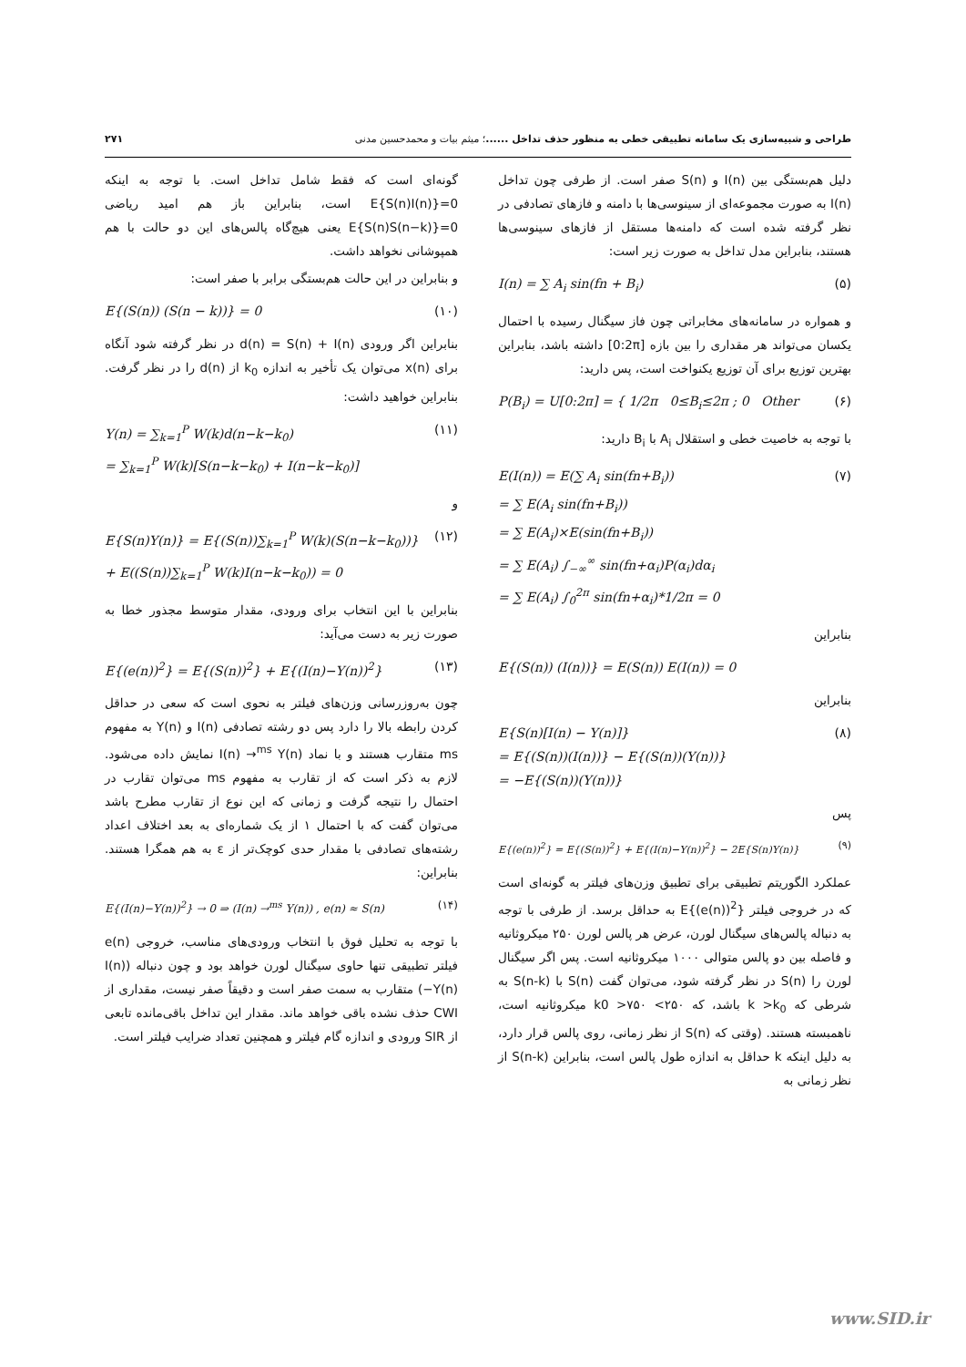طراحی و شبیه‌سازی یک سامانه تطبیقی خطی به منظور حذف تداخل ......؛ میثم بیات و محمدحسین مدنی ۲۷۱
دلیل هم‌بستگی بین I(n) و S(n) صفر است. از طرفی چون تداخل I(n) به صورت مجموعه‌ای از سینوسی‌ها با دامنه و فازهای تصادفی در نظر گرفته شده است که دامنه‌ها مستقل از فازهای سینوسی‌ها هستند، بنابراین مدل تداخل به صورت زیر است:
I(n) = ∑ A<sub>i</sub> sin(fn + B<sub>i</sub>) (۵)
و همواره در سامانه‌های مخابراتی چون فاز سیگنال رسیده با احتمال یکسان می‌تواند هر مقداری را بین بازه [0:2π] داشته باشد، بنابراین بهترین توزیع برای آن توزیع یکنواخت است، پس دارید:
P(B<sub>i</sub>) = U[0:2π] = { 1/2π 0≤B<sub>i</sub>≤2π ; 0 Other (۶)
با توجه به خاصیت خطی و استقلال A<sub>i</sub> با B<sub>i</sub> دارید:
E(I(n)) = E(∑ A<sub>i</sub> sin(fn+B<sub>i</sub>))
= ∑ E(A<sub>i</sub> sin(fn+B<sub>i</sub>))
= ∑ E(A<sub>i</sub>)×E(sin(fn+B<sub>i</sub>))
= ∑ E(A<sub>i</sub>) ∫<sub>−∞</sub><sup>∞</sup> sin(fn+α<sub>i</sub>)P(α<sub>i</sub>)dα<sub>i</sub>
= ∑ E(A<sub>i</sub>) ∫<sub>0</sub><sup>2π</sup> sin(fn+α<sub>i</sub>)*1/2π = 0 (۷)
بنابراین
E{(S(n)) (I(n))} = E(S(n)) E(I(n)) = 0
بنابراین
E{S(n)[I(n) − Y(n)]}
= E{(S(n))(I(n))} − E{(S(n))(Y(n))}
= −E{(S(n))(Y(n))} (۸)
پس
E{(e(n))<sup>2</sup>} = E{(S(n))<sup>2</sup>} + E{(I(n)−Y(n))<sup>2</sup>} − 2E{S(n)Y(n)} (۹)
عملکرد الگوریتم تطبیقی برای تطبیق وزن‌های فیلتر به گونه‌ای است که در خروجی فیلتر E{(e(n))<sup>2</sup>} به حداقل برسد. از طرفی با توجه به دنباله پالس‌های سیگنال لورن، عرض هر پالس لورن ۲۵۰ میکروثانیه و فاصله بین دو پالس متوالی ۱۰۰۰ میکروثانیه است. پس اگر سیگنال لورن را S(n) در نظر گرفته شود، می‌توان گفت S(n) با S(n-k) به شرطی که k >k<sub>0</sub> باشد، که ۲۵۰> k0 >۷۵۰ میکروثانیه است، ناهمبسته هستند. (وقتی که S(n) از نظر زمانی، روی پالس قرار دارد، به دلیل اینکه k حداقل به اندازه طول پالس است، بنابراین S(n-k) از نظر زمانی به
گونه‌ای است که فقط شامل تداخل است. با توجه به اینکه E{S(n)I(n)}=0 است، بنابراین باز هم امید ریاضی E{S(n)S(n−k)}=0 یعنی هیچ‌گاه پالس‌های این دو حالت با هم همپوشانی نخواهد داشت.
و بنابراین در این حالت هم‌بستگی برابر با صفر است:
E{(S(n)) (S(n − k))} = 0 (۱۰)
بنابراین اگر ورودی d(n) = S(n) + I(n) در نظر گرفته شود آنگاه برای x(n) می‌توان یک تأخیر به اندازه k<sub>0</sub> از d(n) را در نظر گرفت. بنابراین خواهید داشت:
Y(n) = ∑<sub>k=1</sub><sup>P</sup> W(k)d(n−k−k<sub>0</sub>)
= ∑<sub>k=1</sub><sup>P</sup> W(k)[S(n−k−k<sub>0</sub>) + I(n−k−k<sub>0</sub>)] (۱۱)
و
E{S(n)Y(n)} = E{(S(n))∑<sub>k=1</sub><sup>P</sup> W(k)(S(n−k−k<sub>0</sub>))}
+ E((S(n))∑<sub>k=1</sub><sup>P</sup> W(k)I(n−k−k<sub>0</sub>)) = 0 (۱۲)
بنابراین با این انتخاب برای ورودی، مقدار متوسط مجذور خطا به صورت زیر به دست می‌آید:
E{(e(n))<sup>2</sup>} = E{(S(n))<sup>2</sup>} + E{(I(n)−Y(n))<sup>2</sup>} (۱۳)
چون به‌روزرسانی وزن‌های فیلتر به نحوی است که سعی در حداقل کردن رابطه بالا را دارد پس دو رشته تصادفی I(n) و Y(n) به مفهوم ms متقارب هستند و با نماد I(n) →<sup>ms</sup> Y(n) نمایش داده می‌شود. لازم به ذکر است که از تقارب به مفهوم ms می‌توان تقارب در احتمال را نتیجه گرفت و زمانی که این نوع از تقارب مطرح باشد می‌توان گفت که با احتمال ۱ از یک شماره‌ای به بعد اختلاف اعداد رشته‌های تصادفی با مقدار حدی کوچک‌تر از ε به هم همگرا هستند. بنابراین:
E{(I(n)−Y(n))<sup>2</sup>} → 0 ⇒ (I(n) →<sup>ms</sup> Y(n)) , e(n) ≈ S(n) (۱۴)
با توجه به تحلیل فوق با انتخاب ورودی‌های مناسب، خروجی e(n) فیلتر تطبیقی تنها حاوی سیگنال لورن خواهد بود و چون دنباله (I(n)−Y(n)) متقارب به سمت صفر است و دقیقاً صفر نیست، مقداری از CWI حذف نشده باقی خواهد ماند. مقدار این تداخل باقی‌مانده تابعی از SIR ورودی و اندازه گام فیلتر و همچنین تعداد ضرایب فیلتر است.
www.SID.ir